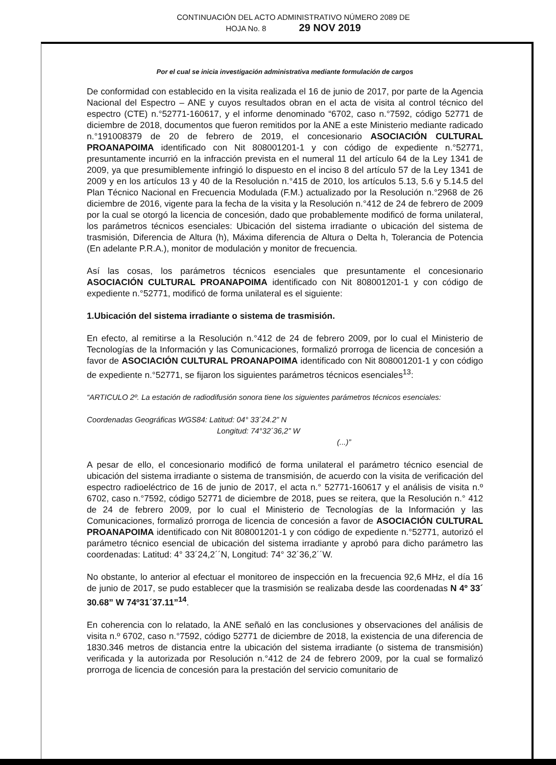CONTINUACIÓN DEL ACTO ADMINISTRATIVO NÚMERO 2089 DE
HOJA No. 8 29 NOV 2019
Por el cual se inicia investigación administrativa mediante formulación de cargos
De conformidad con establecido en la visita realizada el 16 de junio de 2017, por parte de la Agencia Nacional del Espectro – ANE y cuyos resultados obran en el acta de visita al control técnico del espectro (CTE) n.°52771-160617, y el informe denominado “6702, caso n.°7592, código 52771 de diciembre de 2018, documentos que fueron remitidos por la ANE a este Ministerio mediante radicado n.°191008379 de 20 de febrero de 2019, el concesionario ASOCIACIÓN CULTURAL PROANAPOIMA identificado con Nit 808001201-1 y con código de expediente n.°52771, presuntamente incurrió en la infracción prevista en el numeral 11 del artículo 64 de la Ley 1341 de 2009, ya que presumiblemente infringió lo dispuesto en el inciso 8 del artículo 57 de la Ley 1341 de 2009 y en los artículos 13 y 40 de la Resolución n.°415 de 2010, los artículos 5.13, 5.6 y 5.14.5 del Plan Técnico Nacional en Frecuencia Modulada (F.M.) actualizado por la Resolución n.°2968 de 26 diciembre de 2016, vigente para la fecha de la visita y la Resolución n.°412 de 24 de febrero de 2009 por la cual se otorgó la licencia de concesión, dado que probablemente modificó de forma unilateral, los parámetros técnicos esenciales: Ubicación del sistema irradiante o ubicación del sistema de trasmisión, Diferencia de Altura (h), Máxima diferencia de Altura o Delta h, Tolerancia de Potencia (En adelante P.R.A.), monitor de modulación y monitor de frecuencia.
Así las cosas, los parámetros técnicos esenciales que presuntamente el concesionario ASOCIACIÓN CULTURAL PROANAPOIMA identificado con Nit 808001201-1 y con código de expediente n.°52771, modificó de forma unilateral es el siguiente:
1.Ubicación del sistema irradiante o sistema de trasmisión.
En efecto, al remitirse a la Resolución n.°412 de 24 de febrero 2009, por lo cual el Ministerio de Tecnologías de la Información y las Comunicaciones, formalizó prorroga de licencia de concesión a favor de ASOCIACIÓN CULTURAL PROANAPOIMA identificado con Nit 808001201-1 y con código de expediente n.°52771, se fijaron los siguientes parámetros técnicos esenciales<sup>13</sup>:
“ARTICULO 2º. La estación de radiodifusión sonora tiene los siguientes parámetros técnicos esenciales:
Coordenadas Geográficas WGS84: Latitud: 04° 33´24.2” N
Longitud: 74°32´36,2” W
(...)”
A pesar de ello, el concesionario modificó de forma unilateral el parámetro técnico esencial de ubicación del sistema irradiante o sistema de transmisión, de acuerdo con la visita de verificación del espectro radioeléctrico de 16 de junio de 2017, el acta n.° 52771-160617 y el análisis de visita n.º 6702, caso n.°7592, código 52771 de diciembre de 2018, pues se reitera, que la Resolución n.° 412 de 24 de febrero 2009, por lo cual el Ministerio de Tecnologías de la Información y las Comunicaciones, formalizó prorroga de licencia de concesión a favor de ASOCIACIÓN CULTURAL PROANAPOIMA identificado con Nit 808001201-1 y con código de expediente n.°52771, autorizó el parámetro técnico esencial de ubicación del sistema irradiante y aprobó para dicho parámetro las coordenadas: Latitud: 4° 33´24,2´´N, Longitud: 74° 32´36,2´´W.
No obstante, lo anterior al efectuar el monitoreo de inspección en la frecuencia 92,6 MHz, el día 16 de junio de 2017, se pudo establecer que la trasmisión se realizaba desde las coordenadas N 4º 33´ 30.68” W 74º31´37.11”<sup>14</sup>.
En coherencia con lo relatado, la ANE señaló en las conclusiones y observaciones del análisis de visita n.º 6702, caso n.°7592, código 52771 de diciembre de 2018, la existencia de una diferencia de 1830.346 metros de distancia entre la ubicación del sistema irradiante (o sistema de transmisión) verificada y la autorizada por Resolución n.°412 de 24 de febrero 2009, por la cual se formalizó prorroga de licencia de concesión para la prestación del servicio comunitario de